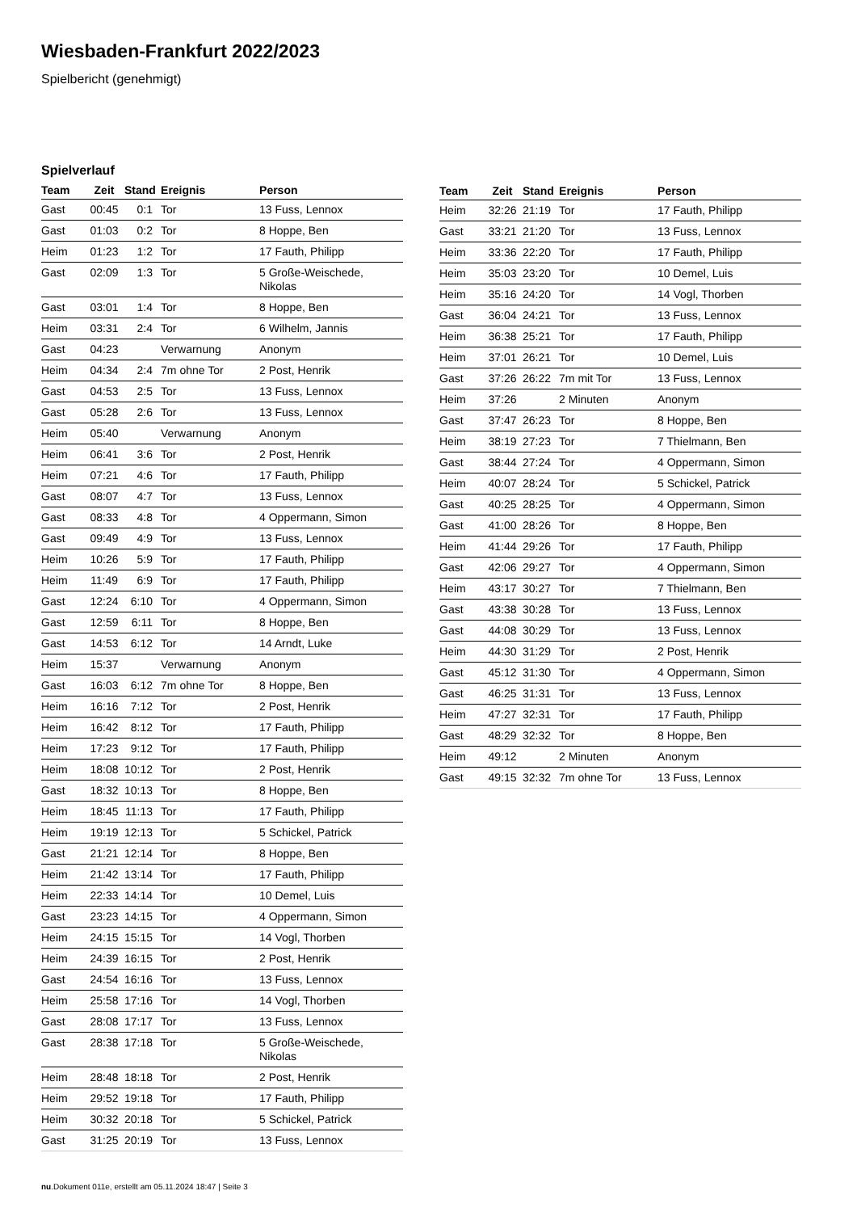Wiesbaden-Frankfurt 2022/2023
Spielbericht (genehmigt)
Spielverlauf
| Team | Zeit | Stand | Ereignis | Person |
| --- | --- | --- | --- | --- |
| Gast | 00:45 | 0:1 | Tor | 13 Fuss, Lennox |
| Gast | 01:03 | 0:2 | Tor | 8 Hoppe, Ben |
| Heim | 01:23 | 1:2 | Tor | 17 Fauth, Philipp |
| Gast | 02:09 | 1:3 | Tor | 5 Große-Weischede, Nikolas |
| Gast | 03:01 | 1:4 | Tor | 8 Hoppe, Ben |
| Heim | 03:31 | 2:4 | Tor | 6 Wilhelm, Jannis |
| Gast | 04:23 | | Verwarnung | Anonym |
| Heim | 04:34 | 2:4 | 7m ohne Tor | 2 Post, Henrik |
| Gast | 04:53 | 2:5 | Tor | 13 Fuss, Lennox |
| Gast | 05:28 | 2:6 | Tor | 13 Fuss, Lennox |
| Heim | 05:40 | | Verwarnung | Anonym |
| Heim | 06:41 | 3:6 | Tor | 2 Post, Henrik |
| Heim | 07:21 | 4:6 | Tor | 17 Fauth, Philipp |
| Gast | 08:07 | 4:7 | Tor | 13 Fuss, Lennox |
| Gast | 08:33 | 4:8 | Tor | 4 Oppermann, Simon |
| Gast | 09:49 | 4:9 | Tor | 13 Fuss, Lennox |
| Heim | 10:26 | 5:9 | Tor | 17 Fauth, Philipp |
| Heim | 11:49 | 6:9 | Tor | 17 Fauth, Philipp |
| Gast | 12:24 | 6:10 | Tor | 4 Oppermann, Simon |
| Gast | 12:59 | 6:11 | Tor | 8 Hoppe, Ben |
| Gast | 14:53 | 6:12 | Tor | 14 Arndt, Luke |
| Heim | 15:37 | | Verwarnung | Anonym |
| Gast | 16:03 | 6:12 | 7m ohne Tor | 8 Hoppe, Ben |
| Heim | 16:16 | 7:12 | Tor | 2 Post, Henrik |
| Heim | 16:42 | 8:12 | Tor | 17 Fauth, Philipp |
| Heim | 17:23 | 9:12 | Tor | 17 Fauth, Philipp |
| Heim | 18:08 | 10:12 | Tor | 2 Post, Henrik |
| Gast | 18:32 | 10:13 | Tor | 8 Hoppe, Ben |
| Heim | 18:45 | 11:13 | Tor | 17 Fauth, Philipp |
| Heim | 19:19 | 12:13 | Tor | 5 Schickel, Patrick |
| Gast | 21:21 | 12:14 | Tor | 8 Hoppe, Ben |
| Heim | 21:42 | 13:14 | Tor | 17 Fauth, Philipp |
| Heim | 22:33 | 14:14 | Tor | 10 Demel, Luis |
| Gast | 23:23 | 14:15 | Tor | 4 Oppermann, Simon |
| Heim | 24:15 | 15:15 | Tor | 14 Vogl, Thorben |
| Heim | 24:39 | 16:15 | Tor | 2 Post, Henrik |
| Gast | 24:54 | 16:16 | Tor | 13 Fuss, Lennox |
| Heim | 25:58 | 17:16 | Tor | 14 Vogl, Thorben |
| Gast | 28:08 | 17:17 | Tor | 13 Fuss, Lennox |
| Gast | 28:38 | 17:18 | Tor | 5 Große-Weischede, Nikolas |
| Heim | 28:48 | 18:18 | Tor | 2 Post, Henrik |
| Heim | 29:52 | 19:18 | Tor | 17 Fauth, Philipp |
| Heim | 30:32 | 20:18 | Tor | 5 Schickel, Patrick |
| Gast | 31:25 | 20:19 | Tor | 13 Fuss, Lennox |
| Team | Zeit | Stand | Ereignis | Person |
| --- | --- | --- | --- | --- |
| Heim | 32:26 | 21:19 | Tor | 17 Fauth, Philipp |
| Gast | 33:21 | 21:20 | Tor | 13 Fuss, Lennox |
| Heim | 33:36 | 22:20 | Tor | 17 Fauth, Philipp |
| Heim | 35:03 | 23:20 | Tor | 10 Demel, Luis |
| Heim | 35:16 | 24:20 | Tor | 14 Vogl, Thorben |
| Gast | 36:04 | 24:21 | Tor | 13 Fuss, Lennox |
| Heim | 36:38 | 25:21 | Tor | 17 Fauth, Philipp |
| Heim | 37:01 | 26:21 | Tor | 10 Demel, Luis |
| Gast | 37:26 | 26:22 | 7m mit Tor | 13 Fuss, Lennox |
| Heim | 37:26 | | 2 Minuten | Anonym |
| Gast | 37:47 | 26:23 | Tor | 8 Hoppe, Ben |
| Heim | 38:19 | 27:23 | Tor | 7 Thielmann, Ben |
| Gast | 38:44 | 27:24 | Tor | 4 Oppermann, Simon |
| Heim | 40:07 | 28:24 | Tor | 5 Schickel, Patrick |
| Gast | 40:25 | 28:25 | Tor | 4 Oppermann, Simon |
| Gast | 41:00 | 28:26 | Tor | 8 Hoppe, Ben |
| Heim | 41:44 | 29:26 | Tor | 17 Fauth, Philipp |
| Gast | 42:06 | 29:27 | Tor | 4 Oppermann, Simon |
| Heim | 43:17 | 30:27 | Tor | 7 Thielmann, Ben |
| Gast | 43:38 | 30:28 | Tor | 13 Fuss, Lennox |
| Gast | 44:08 | 30:29 | Tor | 13 Fuss, Lennox |
| Heim | 44:30 | 31:29 | Tor | 2 Post, Henrik |
| Gast | 45:12 | 31:30 | Tor | 4 Oppermann, Simon |
| Gast | 46:25 | 31:31 | Tor | 13 Fuss, Lennox |
| Heim | 47:27 | 32:31 | Tor | 17 Fauth, Philipp |
| Gast | 48:29 | 32:32 | Tor | 8 Hoppe, Ben |
| Heim | 49:12 | | 2 Minuten | Anonym |
| Gast | 49:15 | 32:32 | 7m ohne Tor | 13 Fuss, Lennox |
nu.Dokument 011e, erstellt am 05.11.2024 18:47 | Seite 3